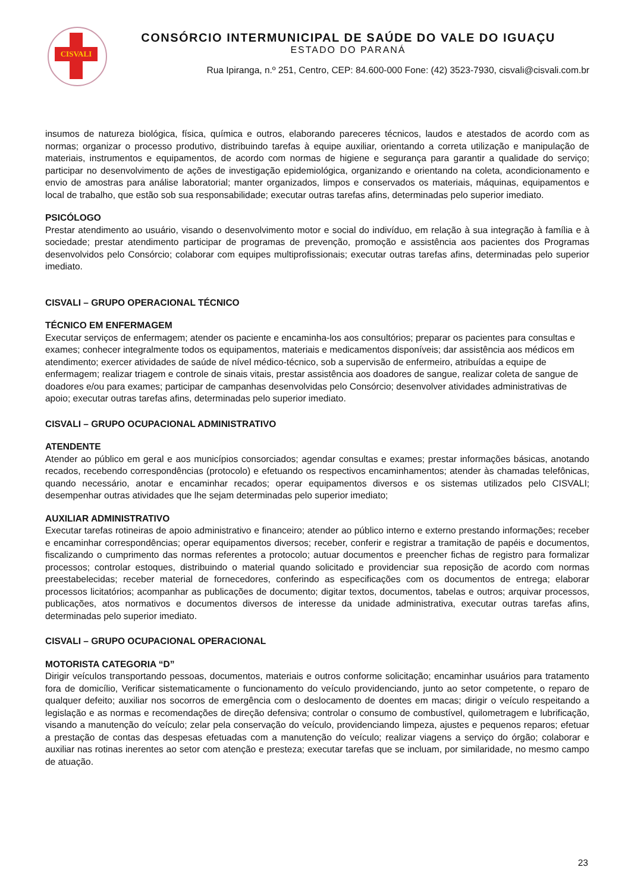CISVALI
CONSÓRCIO INTERMUNICIPAL DE SAÚDE DO VALE DO IGUAÇU
ESTADO DO PARANÁ
Rua Ipiranga, n.º 251, Centro, CEP: 84.600-000 Fone: (42) 3523-7930, cisvali@cisvali.com.br
insumos de natureza biológica, física, química e outros, elaborando pareceres técnicos, laudos e atestados de acordo com as normas; organizar o processo produtivo, distribuindo tarefas à equipe auxiliar, orientando a correta utilização e manipulação de materiais, instrumentos e equipamentos, de acordo com normas de higiene e segurança para garantir a qualidade do serviço; participar no desenvolvimento de ações de investigação epidemiológica, organizando e orientando na coleta, acondicionamento e envio de amostras para análise laboratorial; manter organizados, limpos e conservados os materiais, máquinas, equipamentos e local de trabalho, que estão sob sua responsabilidade; executar outras tarefas afins, determinadas pelo superior imediato.
PSICÓLOGO
Prestar atendimento ao usuário, visando o desenvolvimento motor e social do indivíduo, em relação à sua integração à família e à sociedade; prestar atendimento participar de programas de prevenção, promoção e assistência aos pacientes dos Programas desenvolvidos pelo Consórcio; colaborar com equipes multiprofissionais; executar outras tarefas afins, determinadas pelo superior imediato.
CISVALI – GRUPO OPERACIONAL TÉCNICO
TÉCNICO EM ENFERMAGEM
Executar serviços de enfermagem; atender os paciente e encaminha-los aos consultórios; preparar os pacientes para consultas e exames; conhecer integralmente todos os equipamentos, materiais e medicamentos disponíveis; dar assistência aos médicos em atendimento; exercer atividades de saúde de nível médico-técnico, sob a supervisão de enfermeiro, atribuídas a equipe de enfermagem; realizar triagem e controle de sinais vitais, prestar assistência aos doadores de sangue, realizar coleta de sangue de doadores e/ou para exames; participar de campanhas desenvolvidas pelo Consórcio; desenvolver atividades administrativas de apoio; executar outras tarefas afins, determinadas pelo superior imediato.
CISVALI – GRUPO OCUPACIONAL ADMINISTRATIVO
ATENDENTE
Atender ao público em geral e aos municípios consorciados; agendar consultas e exames; prestar informações básicas, anotando recados, recebendo correspondências (protocolo) e efetuando os respectivos encaminhamentos; atender às chamadas telefônicas, quando necessário, anotar e encaminhar recados; operar equipamentos diversos e os sistemas utilizados pelo CISVALI; desempenhar outras atividades que lhe sejam determinadas pelo superior imediato;
AUXILIAR ADMINISTRATIVO
Executar tarefas rotineiras de apoio administrativo e financeiro; atender ao público interno e externo prestando informações; receber e encaminhar correspondências; operar equipamentos diversos; receber, conferir e registrar a tramitação de papéis e documentos, fiscalizando o cumprimento das normas referentes a protocolo; autuar documentos e preencher fichas de registro para formalizar processos; controlar estoques, distribuindo o material quando solicitado e providenciar sua reposição de acordo com normas preestabelecidas; receber material de fornecedores, conferindo as especificações com os documentos de entrega; elaborar processos licitatórios; acompanhar as publicações de documento; digitar textos, documentos, tabelas e outros; arquivar processos, publicações, atos normativos e documentos diversos de interesse da unidade administrativa, executar outras tarefas afins, determinadas pelo superior imediato.
CISVALI – GRUPO OCUPACIONAL OPERACIONAL
MOTORISTA CATEGORIA “D”
Dirigir veículos transportando pessoas, documentos, materiais e outros conforme solicitação; encaminhar usuários para tratamento fora de domicílio, Verificar sistematicamente o funcionamento do veículo providenciando, junto ao setor competente, o reparo de qualquer defeito; auxiliar nos socorros de emergência com o deslocamento de doentes em macas; dirigir o veículo respeitando a legislação e as normas e recomendações de direção defensiva; controlar o consumo de combustível, quilometragem e lubrificação, visando a manutenção do veículo; zelar pela conservação do veículo, providenciando limpeza, ajustes e pequenos reparos; efetuar a prestação de contas das despesas efetuadas com a manutenção do veículo; realizar viagens a serviço do órgão; colaborar e auxiliar nas rotinas inerentes ao setor com atenção e presteza; executar tarefas que se incluam, por similaridade, no mesmo campo de atuação.
23